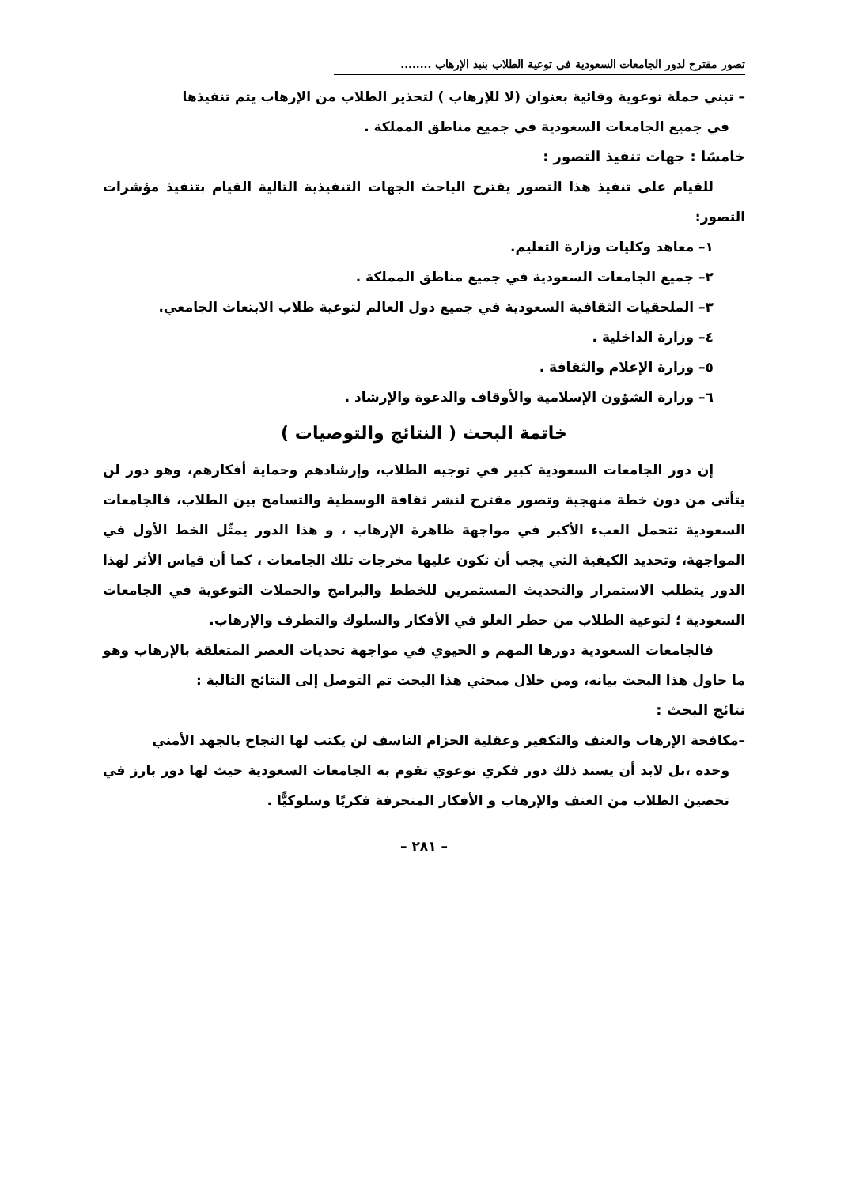تصور مقترح لدور الجامعات السعودية في توعية الطلاب بنبذ الإرهاب ........
– تبني حملة توعوية وقائية بعنوان (لا للإرهاب ) لتحذير الطلاب من الإرهاب يتم تنفيذها
في جميع الجامعات السعودية في جميع مناطق المملكة .
خامسًا : جهات تنفيذ التصور :
للقيام على تنفيذ هذا التصور يقترح الباحث الجهات التنفيذية التالية القيام بتنفيذ مؤشرات التصور:
١– معاهد وكليات وزارة التعليم.
٢– جميع الجامعات السعودية في جميع مناطق المملكة .
٣– الملحقيات الثقافية السعودية في جميع دول العالم لتوعية طلاب الابتعاث الجامعي.
٤– وزارة الداخلية .
٥– وزارة الإعلام والثقافة .
٦– وزارة الشؤون الإسلامية والأوقاف والدعوة والإرشاد .
خاتمة البحث ( النتائج والتوصيات )
إن دور الجامعات السعودية كبير في توجيه الطلاب، وإرشادهم وحماية أفكارهم، وهو دور لن يتأتى من دون خطة منهجية وتصور مقترح لنشر ثقافة الوسطية والتسامح بين الطلاب، فالجامعات السعودية تتحمل العبء الأكبر في مواجهة ظاهرة الإرهاب ، و هذا الدور يمثّل الخط الأول في المواجهة، وتحديد الكيفية التي يجب أن تكون عليها مخرجات تلك الجامعات ، كما أن قياس الأثر لهذا الدور يتطلب الاستمرار والتحديث المستمرين للخطط والبرامج والحملات التوعوية في الجامعات السعودية ؛ لتوعية الطلاب من خطر الغلو في الأفكار والسلوك والتطرف والإرهاب.
فالجامعات السعودية دورها المهم و الحيوي في مواجهة تحديات العصر المتعلقة بالإرهاب وهو ما حاول هذا البحث بيانه، ومن خلال مبحثي هذا البحث تم التوصل إلى النتائج التالية :
نتائج البحث :
–مكافحة الإرهاب والعنف والتكفير وعقلية الحزام الناسف لن يكتب لها النجاح بالجهد الأمني
وحده ،بل لابد أن يسند ذلك دور فكري توعوي تقوم به الجامعات السعودية حيث لها دور بارز في تحصين الطلاب من العنف والإرهاب و الأفكار المنحرفة فكريًا وسلوكيًّا .
– ٢٨١ –